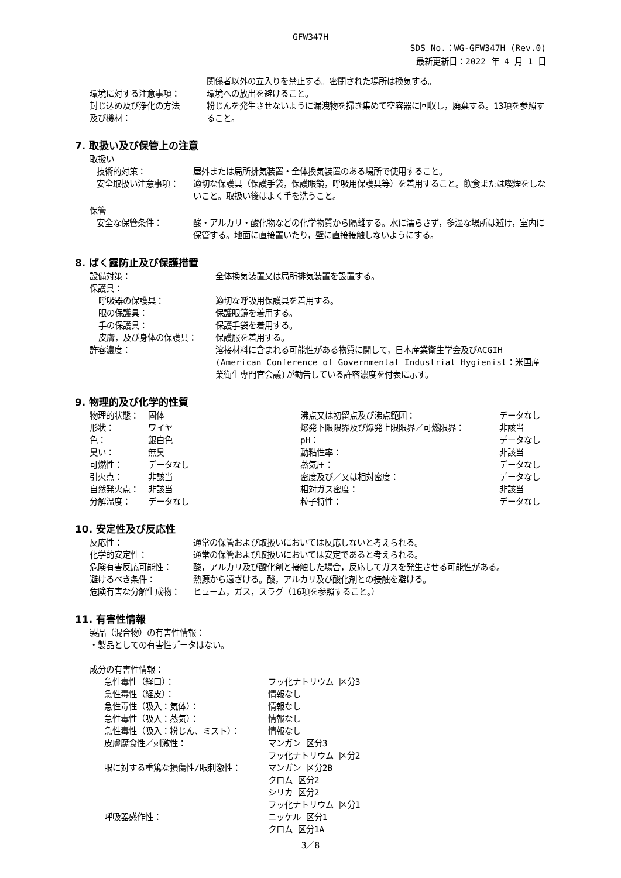GFW347H
SDS No.：WG-GFW347H (Rev.0)
最新更新日：2022 年 4 月 1 日
| | 関係者以外の立入りを禁止する。密閉された場所は換気する。 |
| 環境に対する注意事項： | 環境への放出を避けること。 |
| 封じ込め及び浄化の方法 及び機材： | 粉じんを発生させないように漏洩物を掃き集めて空容器に回収し，廃棄する。13項を参照すること。 |
7. 取扱い及び保管上の注意
取扱い
| 技術的対策： | 屋外または局所排気装置・全体換気装置のある場所で使用すること。 |
| 安全取扱い注意事項： | 適切な保護具（保護手袋，保護眼鏡，呼吸用保護具等）を着用すること。飲食または喫煙をしないこと。取扱い後はよく手を洗うこと。 |
保管
| 安全な保管条件： | 酸・アルカリ・酸化物などの化学物質から隔離する。水に濡らさず，多湿な場所は避け，室内に保管する。地面に直接置いたり，壁に直接接触しないようにする。 |
8. ばく露防止及び保護措置
| 設備対策： | 全体換気装置又は局所排気装置を設置する。 |
| 保護具： | |
| 呼吸器の保護具： | 適切な呼吸用保護具を着用する。 |
| 眼の保護具： | 保護眼鏡を着用する。 |
| 手の保護具： | 保護手袋を着用する。 |
| 皮膚，及び身体の保護具： | 保護服を着用する。 |
| 許容濃度： | 溶接材料に含まれる可能性がある物質に関して，日本産業衛生学会及びACGIH (American Conference of Governmental Industrial Hygienist：米国産業衛生専門官会議)が勧告している許容濃度を付表に示す。 |
9. 物理的及び化学的性質
| 物理的状態： | 固体 | 沸点又は初留点及び沸点範囲： | データなし |
| 形状： | ワイヤ | 爆発下限限界及び爆発上限限界／可燃限界： | 非該当 |
| 色： | 銀白色 | pH： | データなし |
| 臭い： | 無臭 | 動粘性率： | 非該当 |
| 可燃性： | データなし | 蒸気圧： | データなし |
| 引火点： | 非該当 | 密度及び／又は相対密度： | データなし |
| 自然発火点： | 非該当 | 相対ガス密度： | 非該当 |
| 分解温度： | データなし | 粒子特性： | データなし |
10. 安定性及び反応性
| 反応性： | 通常の保管および取扱いにおいては反応しないと考えられる。 |
| 化学的安定性： | 通常の保管および取扱いにおいては安定であると考えられる。 |
| 危険有害反応可能性： | 酸，アルカリ及び酸化剤と接触した場合，反応してガスを発生させる可能性がある。 |
| 避けるべき条件： | 熱源から遠ざける。酸，アルカリ及び酸化剤との接触を避ける。 |
| 危険有害な分解生成物： | ヒューム，ガス，スラグ（16項を参照すること。） |
11. 有害性情報
製品（混合物）の有害性情報：
・製品としての有害性データはない。
成分の有害性情報：
| 急性毒性（経口）： | フッ化ナトリウム 区分3 |
| 急性毒性（経皮）： | 情報なし |
| 急性毒性（吸入：気体）： | 情報なし |
| 急性毒性（吸入：蒸気）： | 情報なし |
| 急性毒性（吸入：粉じん、ミスト）： | 情報なし |
| 皮膚腐食性／刺激性： | マンガン 区分3 フッ化ナトリウム 区分2 |
| 眼に対する重篤な損傷性/眼刺激性： | マンガン 区分2B クロム 区分2 シリカ 区分2 フッ化ナトリウム 区分1 |
| 呼吸器感作性： | ニッケル 区分1 クロム 区分1A |
3／8